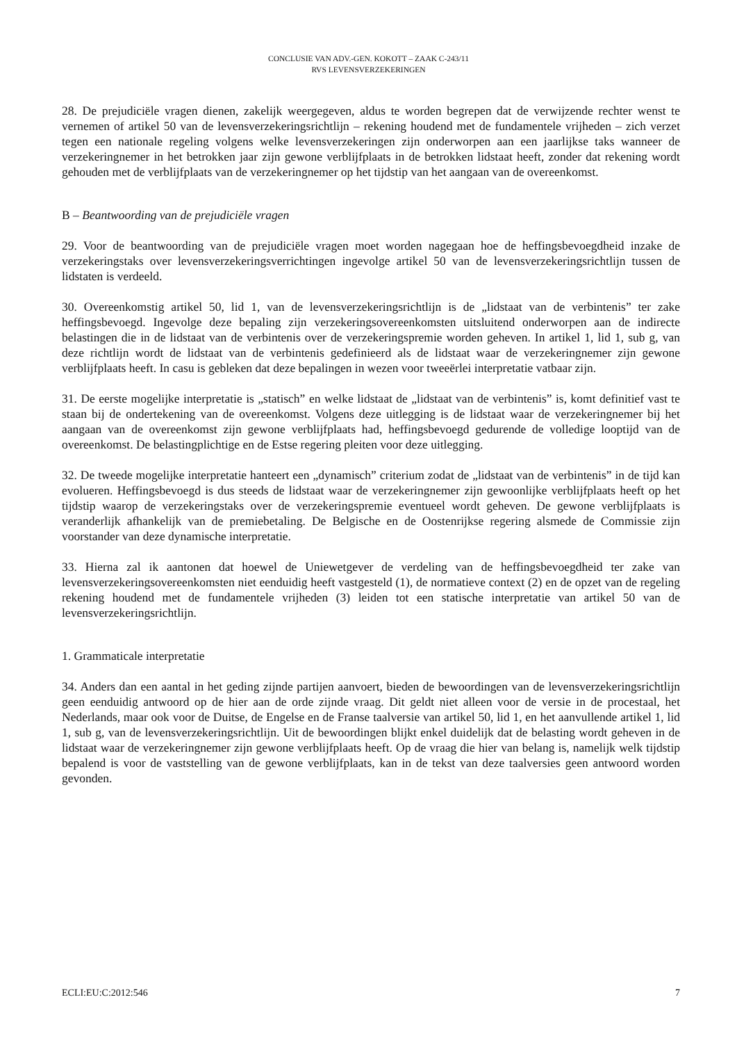CONCLUSIE VAN ADV.-GEN. KOKOTT – ZAAK C-243/11
RVS LEVENSVERZEKERINGEN
28. De prejudiciële vragen dienen, zakelijk weergegeven, aldus te worden begrepen dat de verwijzende rechter wenst te vernemen of artikel 50 van de levensverzekeringsrichtlijn – rekening houdend met de fundamentele vrijheden – zich verzet tegen een nationale regeling volgens welke levensverzekeringen zijn onderworpen aan een jaarlijkse taks wanneer de verzekeringnemer in het betrokken jaar zijn gewone verblijfplaats in de betrokken lidstaat heeft, zonder dat rekening wordt gehouden met de verblijfplaats van de verzekeringnemer op het tijdstip van het aangaan van de overeenkomst.
B – Beantwoording van de prejudiciële vragen
29. Voor de beantwoording van de prejudiciële vragen moet worden nagegaan hoe de heffingsbevoegdheid inzake de verzekeringstaks over levensverzekeringsverrichtingen ingevolge artikel 50 van de levensverzekeringsrichtlijn tussen de lidstaten is verdeeld.
30. Overeenkomstig artikel 50, lid 1, van de levensverzekeringsrichtlijn is de „lidstaat van de verbintenis” ter zake heffingsbevoegd. Ingevolge deze bepaling zijn verzekeringsovereenkomsten uitsluitend onderworpen aan de indirecte belastingen die in de lidstaat van de verbintenis over de verzekeringspremie worden geheven. In artikel 1, lid 1, sub g, van deze richtlijn wordt de lidstaat van de verbintenis gedefinieerd als de lidstaat waar de verzekeringnemer zijn gewone verblijfplaats heeft. In casu is gebleken dat deze bepalingen in wezen voor tweeërlei interpretatie vatbaar zijn.
31. De eerste mogelijke interpretatie is „statisch” en welke lidstaat de „lidstaat van de verbintenis” is, komt definitief vast te staan bij de ondertekening van de overeenkomst. Volgens deze uitlegging is de lidstaat waar de verzekeringnemer bij het aangaan van de overeenkomst zijn gewone verblijfplaats had, heffingsbevoegd gedurende de volledige looptijd van de overeenkomst. De belastingplichtige en de Estse regering pleiten voor deze uitlegging.
32. De tweede mogelijke interpretatie hanteert een „dynamisch” criterium zodat de „lidstaat van de verbintenis” in de tijd kan evolueren. Heffingsbevoegd is dus steeds de lidstaat waar de verzekeringnemer zijn gewoonlijke verblijfplaats heeft op het tijdstip waarop de verzekeringstaks over de verzekeringspremie eventueel wordt geheven. De gewone verblijfplaats is veranderlijk afhankelijk van de premiebetaling. De Belgische en de Oostenrijkse regering alsmede de Commissie zijn voorstander van deze dynamische interpretatie.
33. Hierna zal ik aantonen dat hoewel de Uniewetgever de verdeling van de heffingsbevoegdheid ter zake van levensverzekeringsovereenkomsten niet eenduidig heeft vastgesteld (1), de normatieve context (2) en de opzet van de regeling rekening houdend met de fundamentele vrijheden (3) leiden tot een statische interpretatie van artikel 50 van de levensverzekeringsrichtlijn.
1. Grammaticale interpretatie
34. Anders dan een aantal in het geding zijnde partijen aanvoert, bieden de bewoordingen van de levensverzekeringsrichtlijn geen eenduidig antwoord op de hier aan de orde zijnde vraag. Dit geldt niet alleen voor de versie in de procestaal, het Nederlands, maar ook voor de Duitse, de Engelse en de Franse taalversie van artikel 50, lid 1, en het aanvullende artikel 1, lid 1, sub g, van de levensverzekeringsrichtlijn. Uit de bewoordingen blijkt enkel duidelijk dat de belasting wordt geheven in de lidstaat waar de verzekeringnemer zijn gewone verblijfplaats heeft. Op de vraag die hier van belang is, namelijk welk tijdstip bepalend is voor de vaststelling van de gewone verblijfplaats, kan in de tekst van deze taalversies geen antwoord worden gevonden.
ECLI:EU:C:2012:546 7